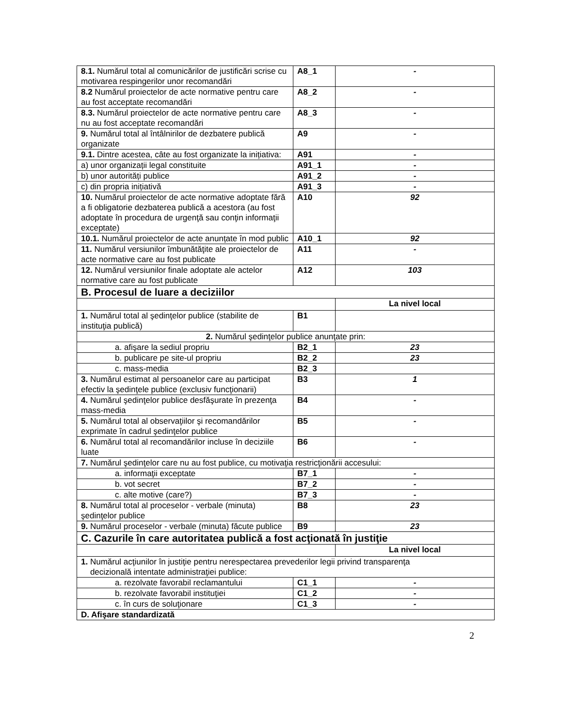| 8.1. Numărul total al comunicărilor de justificări scrise cu motivarea respingerilor unor recomandări | A8_1 | - |
| 8.2 Numărul proiectelor de acte normative pentru care au fost acceptate recomandări | A8_2 | - |
| 8.3. Numărul proiectelor de acte normative pentru care nu au fost acceptate recomandări | A8_3 | - |
| 9. Numărul total al întâlnirilor de dezbatere publică organizate | A9 | - |
| 9.1. Dintre acestea, câte au fost organizate la inițiativa: | A91 | - |
| a) unor organizații legal constituite | A91_1 | - |
| b) unor autorități publice | A91_2 | - |
| c) din propria inițiativă | A91_3 | - |
| 10. Numărul proiectelor de acte normative adoptate fără a fi obligatorie dezbaterea publică a acestora (au fost adoptate în procedura de urgenţă sau conţin informaţii exceptate) | A10 | 92 |
| 10.1. Numărul proiectelor de acte anunțate în mod public | A10_1 | 92 |
| 11. Numărul versiunilor îmbunătăţite ale proiectelor de acte normative care au fost publicate | A11 | - |
| 12. Numărul versiunilor finale adoptate ale actelor normative care au fost publicate | A12 | 103 |
| B. Procesul de luare a deciziilor | | |
| | | La nivel local |
| 1. Numărul total al şedinţelor publice (stabilite de instituţia publică) | B1 | |
| 2. Numărul şedinţelor publice anunţate prin: | | |
| a. afişare la sediul propriu | B2_1 | 23 |
| b. publicare pe site-ul propriu | B2_2 | 23 |
| c. mass-media | B2_3 | |
| 3. Numărul estimat al persoanelor care au participat efectiv la şedinţele publice (exclusiv funcţionarii) | B3 | 1 |
| 4. Numărul şedinţelor publice desfăşurate în prezenţa mass-media | B4 | - |
| 5. Numărul total al observaţiilor şi recomandărilor exprimate în cadrul şedinţelor publice | B5 | - |
| 6. Numărul total al recomandărilor incluse în deciziile luate | B6 | - |
| 7. Numărul şedinţelor care nu au fost publice, cu motivaţia restricţionării accesului: | | |
| a. informaţii exceptate | B7_1 | - |
| b. vot secret | B7_2 | - |
| c. alte motive (care?) | B7_3 | - |
| 8. Numărul total al proceselor - verbale (minuta) şedinţelor publice | B8 | 23 |
| 9. Numărul proceselor - verbale (minuta) făcute publice | B9 | 23 |
| C. Cazurile în care autoritatea publică a fost acţionată în justiţie | | |
| | | La nivel local |
| 1. Numărul acţiunilor în justiţie pentru nerespectarea prevederilor legii privind transparenţa decizională intentate administraţiei publice: | | |
| a. rezolvate favorabil reclamantului | C1_1 | - |
| b. rezolvate favorabil instituţiei | C1_2 | - |
| c. în curs de soluţionare | C1_3 | - |
| D. Afişare standardizată | | |
2